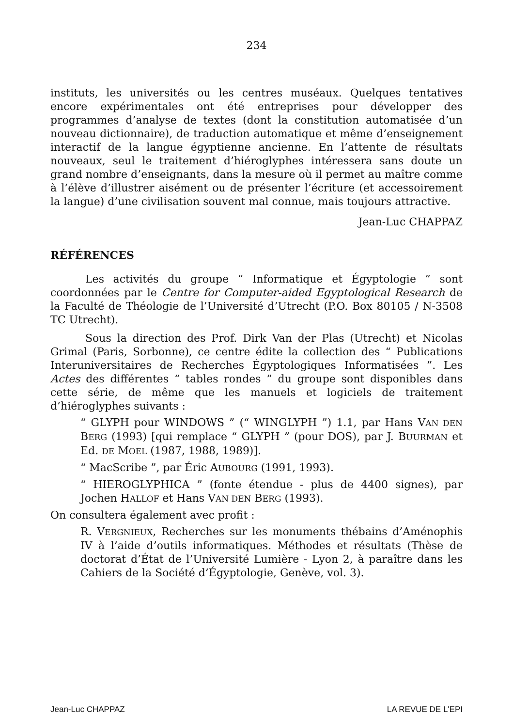234
instituts, les universités ou les centres muséaux. Quelques tentatives encore expérimentales ont été entreprises pour développer des programmes d’analyse de textes (dont la constitution automatisée d’un nouveau dictionnaire), de traduction automatique et même d’enseignement interactif de la langue égyptienne ancienne. En l’attente de résultats nouveaux, seul le traitement d’hiéroglyphes intéressera sans doute un grand nombre d’enseignants, dans la mesure où il permet au maître comme à l’élève d’illustrer aisément ou de présenter l’écriture (et accessoirement la langue) d’une civilisation souvent mal connue, mais toujours attractive.
Jean-Luc CHAPPAZ
RÉFÉRENCES
Les activités du groupe “ Informatique et Égyptologie ” sont coordonnées par le Centre for Computer-aided Egyptological Research de la Faculté de Théologie de l’Université d’Utrecht (P.O. Box 80105 / N-3508 TC Utrecht).
Sous la direction des Prof. Dirk Van der Plas (Utrecht) et Nicolas Grimal (Paris, Sorbonne), ce centre édite la collection des “ Publications Interuniversitaires de Recherches Égyptologiques Informatisées ”. Les Actes des différentes “ tables rondes ” du groupe sont disponibles dans cette série, de même que les manuels et logiciels de traitement d’hiéroglyphes suivants :
“ GLYPH pour WINDOWS ” (“ WINGLYPH ”) 1.1, par Hans VAN DEN BERG (1993) [qui remplace “ GLYPH ” (pour DOS), par J. BUURMAN et Ed. DE MOEL (1987, 1988, 1989)].
“ MacScribe ”, par Éric AUBOURG (1991, 1993).
“ HIEROGLYPHICA ” (fonte étendue - plus de 4400 signes), par Jochen HALLOF et Hans VAN DEN BERG (1993).
On consultera également avec profit :
R. VERGNIEUX, Recherches sur les monuments thébains d’Aménophis IV à l’aide d’outils informatiques. Méthodes et résultats (Thèse de doctorat d’État de l’Université Lumière - Lyon 2, à paraître dans les Cahiers de la Société d’Égyptologie, Genève, vol. 3).
Jean-Luc CHAPPAZ LA REVUE DE L'EPI